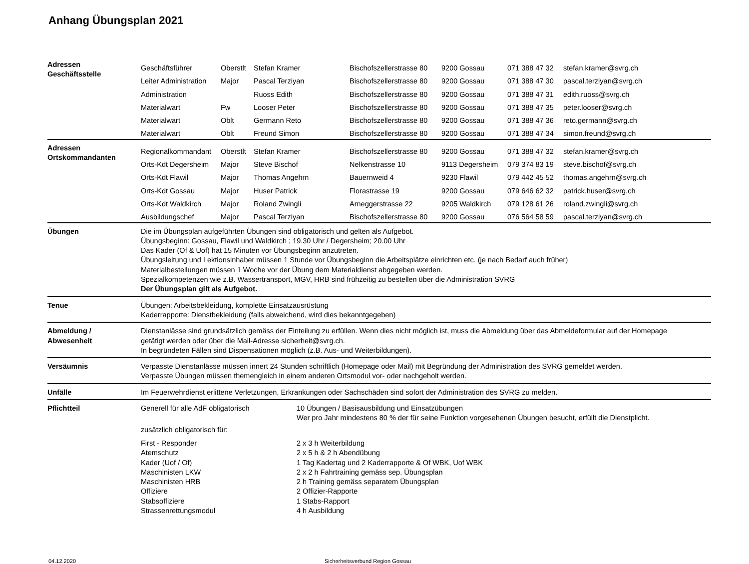Anhang Übungsplan 2021
| Adressen Geschäftsstelle | / Geschäftsführer / Oberstlt / Stefan Kramer / Bischofszellerstrasse 80 / 9200 Gossau / 071 388 47 32 / stefan.kramer@svrg.ch / / Leiter Administration / Major / Pascal Terziyan / Bischofszellerstrasse 80 / 9200 Gossau / 071 388 47 30 / pascal.terziyan@svrg.ch / / Administration / / Ruoss Edith / Bischofszellerstrasse 80 / 9200 Gossau / 071 388 47 31 / edith.ruoss@svrg.ch / / Materialwart / Fw / Looser Peter / Bischofszellerstrasse 80 / 9200 Gossau / 071 388 47 35 / peter.looser@svrg.ch / / Materialwart / Oblt / Germann Reto / Bischofszellerstrasse 80 / 9200 Gossau / 071 388 47 36 / reto.germann@svrg.ch / / Materialwart / Oblt / Freund Simon / Bischofszellerstrasse 80 / 9200 Gossau / 071 388 47 34 / simon.freund@svrg.ch / | |
| Adressen Ortskommandanten | / Regionalkommandant / Oberstlt / Stefan Kramer / Bischofszellerstrasse 80 / 9200 Gossau / 071 388 47 32 / stefan.kramer@svrg.ch / / Orts-Kdt Degersheim / Major / Steve Bischof / Nelkenstrasse 10 / 9113 Degersheim / 079 374 83 19 / steve.bischof@svrg.ch / / Orts-Kdt Flawil / Major / Thomas Angehrn / Bauernweid 4 / 9230 Flawil / 079 442 45 52 / thomas.angehrn@svrg.ch / / Orts-Kdt Gossau / Major / Huser Patrick / Florastrasse 19 / 9200 Gossau / 079 646 62 32 / patrick.huser@svrg.ch / / Orts-Kdt Waldkirch / Major / Roland Zwingli / Arneggerstrasse 22 / 9205 Waldkirch / 079 128 61 26 / roland.zwingli@svrg.ch / / Ausbildungschef / Major / Pascal Terziyan / Bischofszellerstrasse 80 / 9200 Gossau / 076 564 58 59 / pascal.terziyan@svrg.ch / | |
| Übungen | Die im Übungsplan aufgeführten Übungen sind obligatorisch und gelten als Aufgebot. Übungsbeginn: Gossau, Flawil und Waldkirch ; 19.30 Uhr / Degersheim; 20.00 Uhr Das Kader (Of & Uof) hat 15 Minuten vor Übungsbeginn anzutreten. Übungsleitung und Lektionsinhaber müssen 1 Stunde vor Übungsbeginn die Arbeitsplätze einrichten etc. (je nach Bedarf auch früher) Materialbestellungen müssen 1 Woche vor der Übung dem Materialdienst abgegeben werden. Spezialkompetenzen wie z.B. Wassertransport, MGV, HRB sind frühzeitig zu bestellen über die Administration SVRG Der Übungsplan gilt als Aufgebot. | |
| Tenue | Übungen: Arbeitsbekleidung, komplette Einsatzausrüstung Kaderrapporte: Dienstbekleidung (falls abweichend, wird dies bekanntgegeben) | |
| Abmeldung / Abwesenheit | Dienstanlässe sind grundsätzlich gemäss der Einteilung zu erfüllen. Wenn dies nicht möglich ist, muss die Abmeldung über das Abmeldeformular auf der Homepage getätigt werden oder über die Mail-Adresse sicherheit@svrg.ch. In begründeten Fällen sind Dispensationen möglich (z.B. Aus- und Weiterbildungen). | |
| Versäumnis | Verpasste Dienstanlässe müssen innert 24 Stunden schriftlich (Homepage oder Mail) mit Begründung der Administration des SVRG gemeldet werden. Verpasste Übungen müssen themengleich in einem anderen Ortsmodul vor- oder nachgeholt werden. | |
| Unfälle | Im Feuerwehrdienst erlittene Verletzungen, Erkrankungen oder Sachschäden sind sofort der Administration des SVRG zu melden. | |
| Pflichtteil | Generell für alle AdF obligatorisch | 10 Übungen / Basisausbildung und Einsatzübungen Wer pro Jahr mindestens 80 % der für seine Funktion vorgesehenen Übungen besucht, erfüllt die Dienstplicht. |
| | zusätzlich obligatorisch für: | |
| | First - Responder Atemschutz Kader (Uof / Of) Maschinisten LKW Maschinisten HRB Offiziere Stabsoffiziere Strassenrettungsmodul | 2 x 3 h Weiterbildung 2 x 5 h & 2 h Abendübung 1 Tag Kadertag und 2 Kaderrapporte & Of WBK, Uof WBK 2 x 2 h Fahrtraining gemäss sep. Übungsplan 2 h Training gemäss separatem Übungsplan 2 Offizier-Rapporte 1 Stabs-Rapport 4 h Ausbildung |
04.12.2020 Sicherheitsverbund Region Gossau